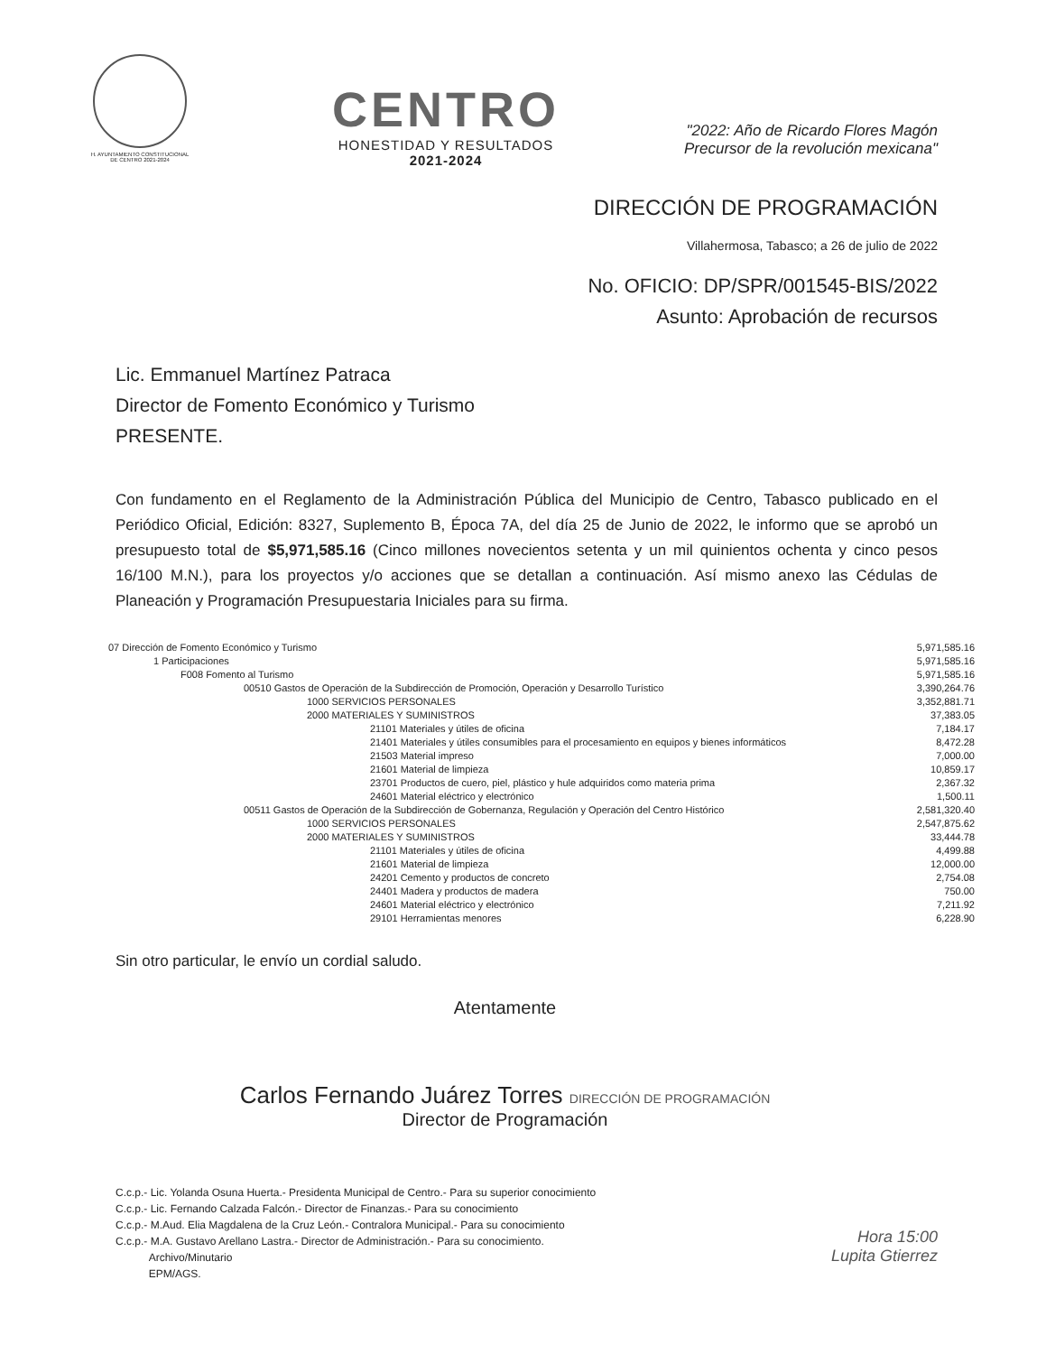H. AYUNTAMIENTO CONSTITUCIONAL
DE CENTRO 2021-2024
CENTRO
HONESTIDAD Y RESULTADOS
2021-2024
"2022: Año de Ricardo Flores Magón
Precursor de la revolución mexicana"
DIRECCIÓN DE PROGRAMACIÓN
Villahermosa, Tabasco; a 26 de julio de 2022
No. OFICIO: DP/SPR/001545-BIS/2022
Asunto: Aprobación de recursos
Lic. Emmanuel Martínez Patraca
Director de Fomento Económico y Turismo
PRESENTE.
Con fundamento en el Reglamento de la Administración Pública del Municipio de Centro, Tabasco publicado en el Periódico Oficial, Edición: 8327, Suplemento B, Época 7A, del día 25 de Junio de 2022, le informo que se aprobó un presupuesto total de $5,971,585.16 (Cinco millones novecientos setenta y un mil quinientos ochenta y cinco pesos 16/100 M.N.), para los proyectos y/o acciones que se detallan a continuación. Así mismo anexo las Cédulas de Planeación y Programación Presupuestaria Iniciales para su firma.
| 07 Dirección de Fomento Económico y Turismo | 5,971,585.16 |
| 1 Participaciones | 5,971,585.16 |
| F008 Fomento al Turismo | 5,971,585.16 |
| 00510 Gastos de Operación de la Subdirección de Promoción, Operación y Desarrollo Turístico | 3,390,264.76 |
| 1000 SERVICIOS PERSONALES | 3,352,881.71 |
| 2000 MATERIALES Y SUMINISTROS | 37,383.05 |
| 21101 Materiales y útiles de oficina | 7,184.17 |
| 21401 Materiales y útiles consumibles para el procesamiento en equipos y bienes informáticos | 8,472.28 |
| 21503 Material impreso | 7,000.00 |
| 21601 Material de limpieza | 10,859.17 |
| 23701 Productos de cuero, piel, plástico y hule adquiridos como materia prima | 2,367.32 |
| 24601 Material eléctrico y electrónico | 1,500.11 |
| 00511 Gastos de Operación de la Subdirección de Gobernanza, Regulación y Operación del Centro Histórico | 2,581,320.40 |
| 1000 SERVICIOS PERSONALES | 2,547,875.62 |
| 2000 MATERIALES Y SUMINISTROS | 33,444.78 |
| 21101 Materiales y útiles de oficina | 4,499.88 |
| 21601 Material de limpieza | 12,000.00 |
| 24201 Cemento y productos de concreto | 2,754.08 |
| 24401 Madera y productos de madera | 750.00 |
| 24601 Material eléctrico y electrónico | 7,211.92 |
| 29101 Herramientas menores | 6,228.90 |
Sin otro particular, le envío un cordial saludo.
Atentamente
Carlos Fernando Juárez Torres DIRECCIÓN DE PROGRAMACIÓN
Director de Programación
C.c.p.- Lic. Yolanda Osuna Huerta.- Presidenta Municipal de Centro.- Para su superior conocimiento
C.c.p.- Lic. Fernando Calzada Falcón.- Director de Finanzas.- Para su conocimiento
C.c.p.- M.Aud. Elia Magdalena de la Cruz León.- Contralora Municipal.- Para su conocimiento
C.c.p.- M.A. Gustavo Arellano Lastra.- Director de Administración.- Para su conocimiento.
Archivo/Minutario
EPM/AGS.
Hora 15:00
Lupita Gtierrez